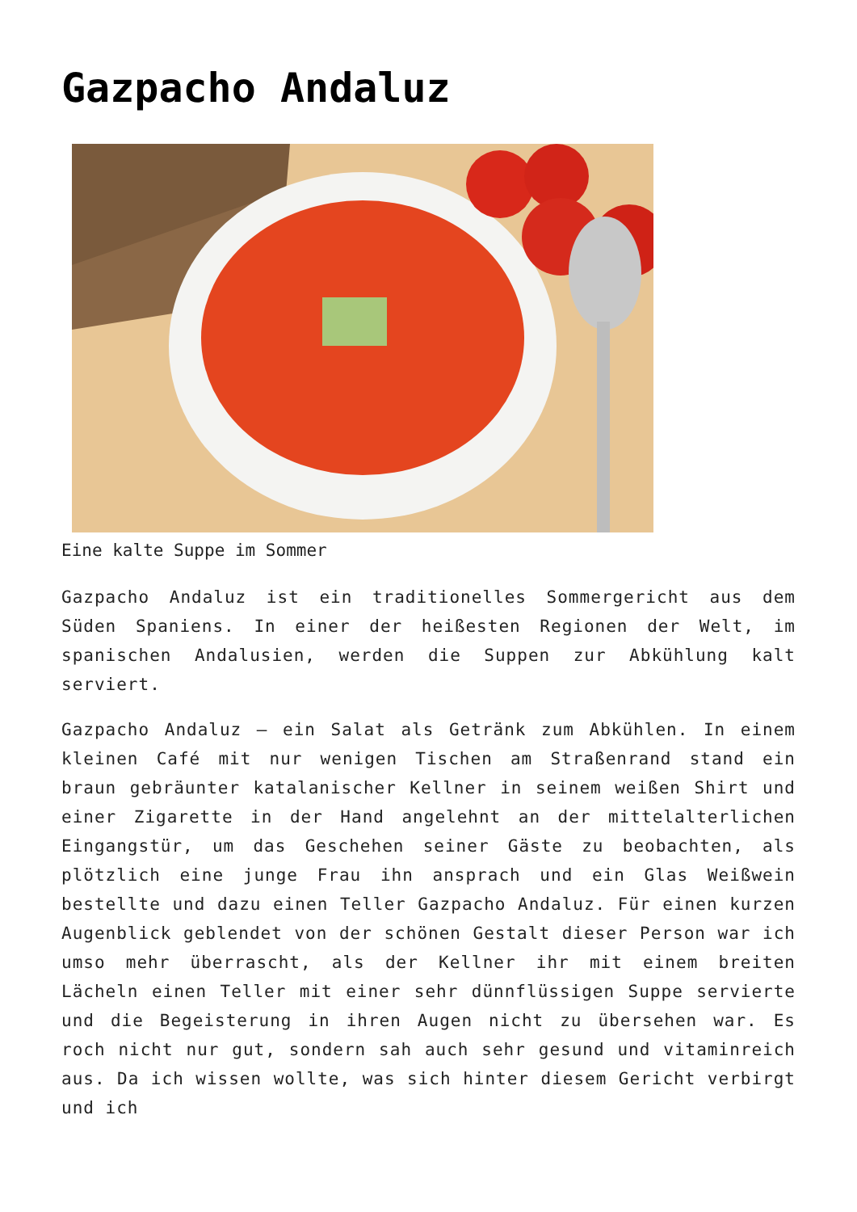Gazpacho Andaluz
Eine kalte Suppe im Sommer
Gazpacho Andaluz ist ein traditionelles Sommergericht aus dem Süden Spaniens. In einer der heißesten Regionen der Welt, im spanischen Andalusien, werden die Suppen zur Abkühlung kalt serviert.
Gazpacho Andaluz – ein Salat als Getränk zum Abkühlen. In einem kleinen Café mit nur wenigen Tischen am Straßenrand stand ein braun gebräunter katalanischer Kellner in seinem weißen Shirt und einer Zigarette in der Hand angelehnt an der mittelalterlichen Eingangstür, um das Geschehen seiner Gäste zu beobachten, als plötzlich eine junge Frau ihn ansprach und ein Glas Weißwein bestellte und dazu einen Teller Gazpacho Andaluz. Für einen kurzen Augenblick geblendet von der schönen Gestalt dieser Person war ich umso mehr überrascht, als der Kellner ihr mit einem breiten Lächeln einen Teller mit einer sehr dünnflüssigen Suppe servierte und die Begeisterung in ihren Augen nicht zu übersehen war. Es roch nicht nur gut, sondern sah auch sehr gesund und vitaminreich aus. Da ich wissen wollte, was sich hinter diesem Gericht verbirgt und ich